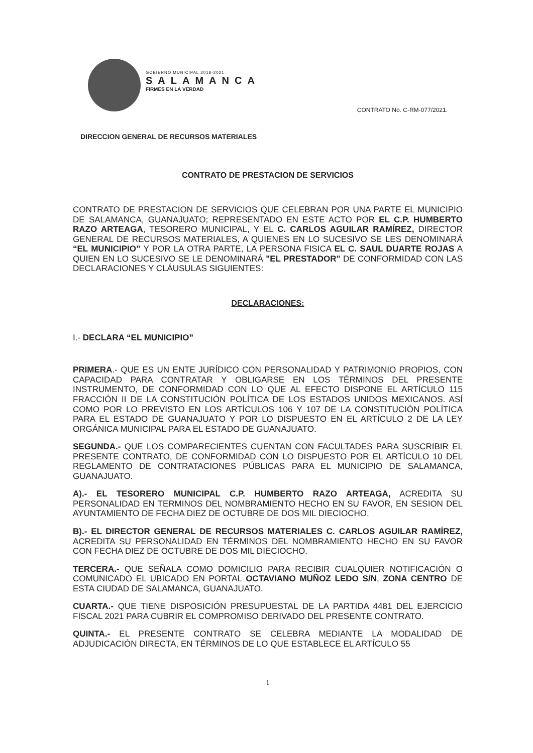GOBIERNO MUNICIPAL 2018-2021
SALAMANCA
FIRMES EN LA VERDAD
CONTRATO No. C-RM-077/2021.
DIRECCION GENERAL DE RECURSOS MATERIALES
CONTRATO DE PRESTACION DE SERVICIOS
CONTRATO DE PRESTACION DE SERVICIOS QUE CELEBRAN POR UNA PARTE EL MUNICIPIO DE SALAMANCA, GUANAJUATO; REPRESENTADO EN ESTE ACTO POR EL C.P. HUMBERTO RAZO ARTEAGA, TESORERO MUNICIPAL, Y EL C. CARLOS AGUILAR RAMÍREZ, DIRECTOR GENERAL DE RECURSOS MATERIALES, A QUIENES EN LO SUCESIVO SE LES DENOMINARÁ “EL MUNICIPIO” Y POR LA OTRA PARTE, LA PERSONA FISICA EL C. SAUL DUARTE ROJAS A QUIEN EN LO SUCESIVO SE LE DENOMINARÁ "EL PRESTADOR" DE CONFORMIDAD CON LAS DECLARACIONES Y CLÁUSULAS SIGUIENTES:
DECLARACIONES:
I.- DECLARA “EL MUNICIPIO”
PRIMERA.- QUE ES UN ENTE JURÍDICO CON PERSONALIDAD Y PATRIMONIO PROPIOS, CON CAPACIDAD PARA CONTRATAR Y OBLIGARSE EN LOS TÉRMINOS DEL PRESENTE INSTRUMENTO, DE CONFORMIDAD CON LO QUE AL EFECTO DISPONE EL ARTÍCULO 115 FRACCIÓN II DE LA CONSTITUCIÓN POLÍTICA DE LOS ESTADOS UNIDOS MEXICANOS. ASÍ COMO POR LO PREVISTO EN LOS ARTÍCULOS 106 Y 107 DE LA CONSTITUCIÓN POLÍTICA PARA EL ESTADO DE GUANAJUATO Y POR LO DISPUESTO EN EL ARTÍCULO 2 DE LA LEY ORGÁNICA MUNICIPAL PARA EL ESTADO DE GUANAJUATO.
SEGUNDA.- QUE LOS COMPARECIENTES CUENTAN CON FACULTADES PARA SUSCRIBIR EL PRESENTE CONTRATO, DE CONFORMIDAD CON LO DISPUESTO POR EL ARTÍCULO 10 DEL REGLAMENTO DE CONTRATACIONES PÚBLICAS PARA EL MUNICIPIO DE SALAMANCA, GUANAJUATO.
A).- EL TESORERO MUNICIPAL C.P. HUMBERTO RAZO ARTEAGA, ACREDITA SU PERSONALIDAD EN TERMINOS DEL NOMBRAMIENTO HECHO EN SU FAVOR, EN SESION DEL AYUNTAMIENTO DE FECHA DIEZ DE OCTUBRE DE DOS MIL DIECIOCHO.
B).- EL DIRECTOR GENERAL DE RECURSOS MATERIALES C. CARLOS AGUILAR RAMÍREZ, ACREDITA SU PERSONALIDAD EN TÉRMINOS DEL NOMBRAMIENTO HECHO EN SU FAVOR CON FECHA DIEZ DE OCTUBRE DE DOS MIL DIECIOCHO.
TERCERA.- QUE SEÑALA COMO DOMICILIO PARA RECIBIR CUALQUIER NOTIFICACIÓN O COMUNICADO EL UBICADO EN PORTAL OCTAVIANO MUÑOZ LEDO S/N, ZONA CENTRO DE ESTA CIUDAD DE SALAMANCA, GUANAJUATO.
CUARTA.- QUE TIENE DISPOSICIÓN PRESUPUESTAL DE LA PARTIDA 4481 DEL EJERCICIO FISCAL 2021 PARA CUBRIR EL COMPROMISO DERIVADO DEL PRESENTE CONTRATO.
QUINTA.- EL PRESENTE CONTRATO SE CELEBRA MEDIANTE LA MODALIDAD DE ADJUDICACIÓN DIRECTA, EN TÉRMINOS DE LO QUE ESTABLECE EL ARTÍCULO 55
1